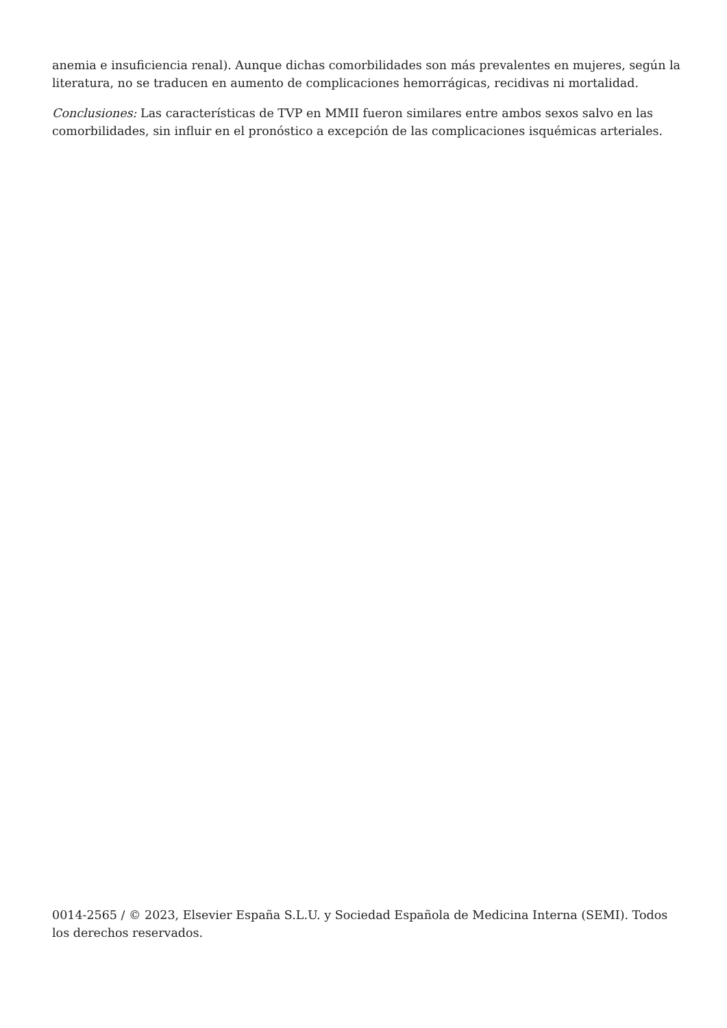anemia e insuficiencia renal). Aunque dichas comorbilidades son más prevalentes en mujeres, según la literatura, no se traducen en aumento de complicaciones hemorrágicas, recidivas ni mortalidad.
Conclusiones: Las características de TVP en MMII fueron similares entre ambos sexos salvo en las comorbilidades, sin influir en el pronóstico a excepción de las complicaciones isquémicas arteriales.
0014-2565 / © 2023, Elsevier España S.L.U. y Sociedad Española de Medicina Interna (SEMI). Todos los derechos reservados.